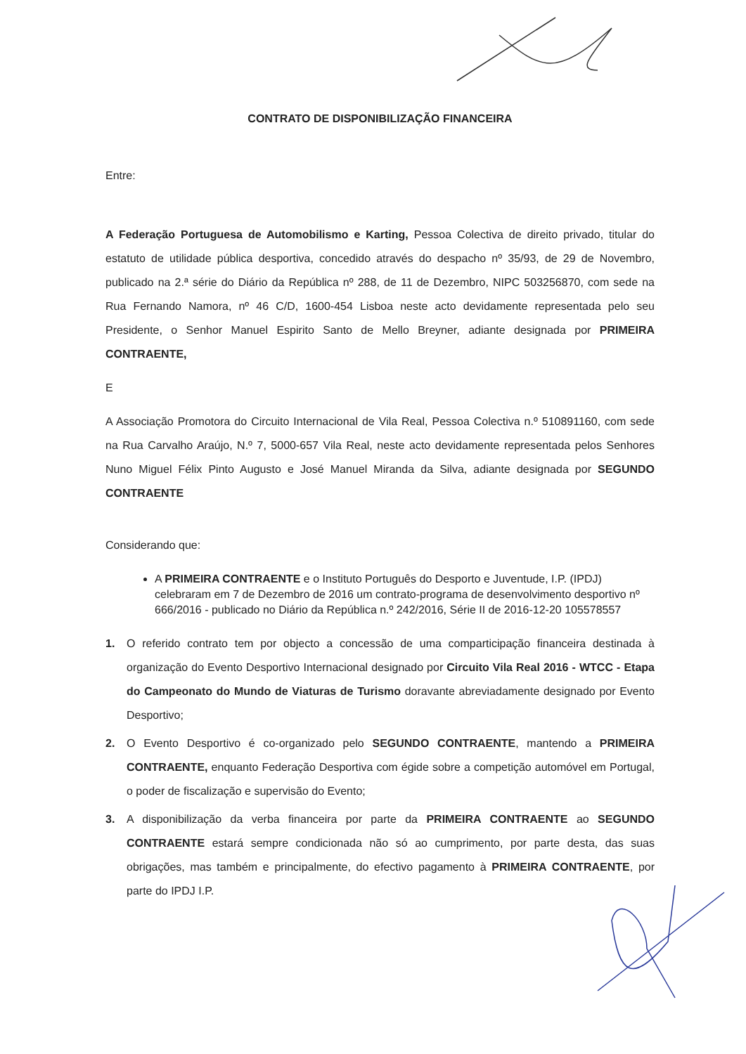CONTRATO DE DISPONIBILIZAÇÃO FINANCEIRA
Entre:
A Federação Portuguesa de Automobilismo e Karting, Pessoa Colectiva de direito privado, titular do estatuto de utilidade pública desportiva, concedido através do despacho nº 35/93, de 29 de Novembro, publicado na 2.ª série do Diário da República nº 288, de 11 de Dezembro, NIPC 503256870, com sede na Rua Fernando Namora, nº 46 C/D, 1600-454 Lisboa neste acto devidamente representada pelo seu Presidente, o Senhor Manuel Espirito Santo de Mello Breyner, adiante designada por PRIMEIRA CONTRAENTE,
E
A Associação Promotora do Circuito Internacional de Vila Real, Pessoa Colectiva n.º 510891160, com sede na Rua Carvalho Araújo, N.º 7, 5000-657 Vila Real, neste acto devidamente representada pelos Senhores Nuno Miguel Félix Pinto Augusto e José Manuel Miranda da Silva, adiante designada por SEGUNDO CONTRAENTE
Considerando que:
A PRIMEIRA CONTRAENTE e o Instituto Português do Desporto e Juventude, I.P. (IPDJ) celebraram em 7 de Dezembro de 2016 um contrato-programa de desenvolvimento desportivo nº 666/2016 - publicado no Diário da República n.º 242/2016, Série II de 2016-12-20 105578557
1. O referido contrato tem por objecto a concessão de uma comparticipação financeira destinada à organização do Evento Desportivo Internacional designado por Circuito Vila Real 2016 - WTCC - Etapa do Campeonato do Mundo de Viaturas de Turismo doravante abreviadamente designado por Evento Desportivo;
2. O Evento Desportivo é co-organizado pelo SEGUNDO CONTRAENTE, mantendo a PRIMEIRA CONTRAENTE, enquanto Federação Desportiva com égide sobre a competição automóvel em Portugal, o poder de fiscalização e supervisão do Evento;
3. A disponibilização da verba financeira por parte da PRIMEIRA CONTRAENTE ao SEGUNDO CONTRAENTE estará sempre condicionada não só ao cumprimento, por parte desta, das suas obrigações, mas também e principalmente, do efectivo pagamento à PRIMEIRA CONTRAENTE, por parte do IPDJ I.P.